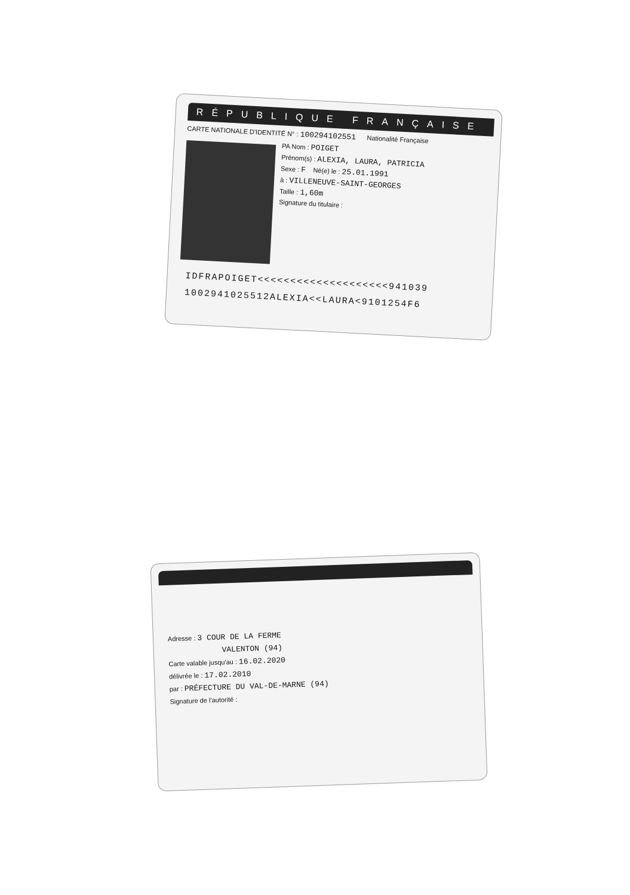RÉPUBLIQUE FRANÇAISE
CARTE NATIONALE D'IDENTITÉ N° : 100294102551 Nationalité Française
PA Nom : POIGET
Prénom(s) : ALEXIA, LAURA, PATRICIA
Sexe : F Né(e) le : 25.01.1991
à : VILLENEUVE-SAINT-GEORGES
Taille : 1,60m
Signature du titulaire :
IDFRAPOIGET<<<<<<<<<<<<<<<<<<<<941039
1002941025512ALEXIA<<LAURA<9101254F6
Adresse : 3 COUR DE LA FERME
VALENTON (94)
Carte valable jusqu'au : 16.02.2020
délivrée le : 17.02.2010
par : PRÉFECTURE DU VAL-DE-MARNE (94)
Signature de l'autorité :